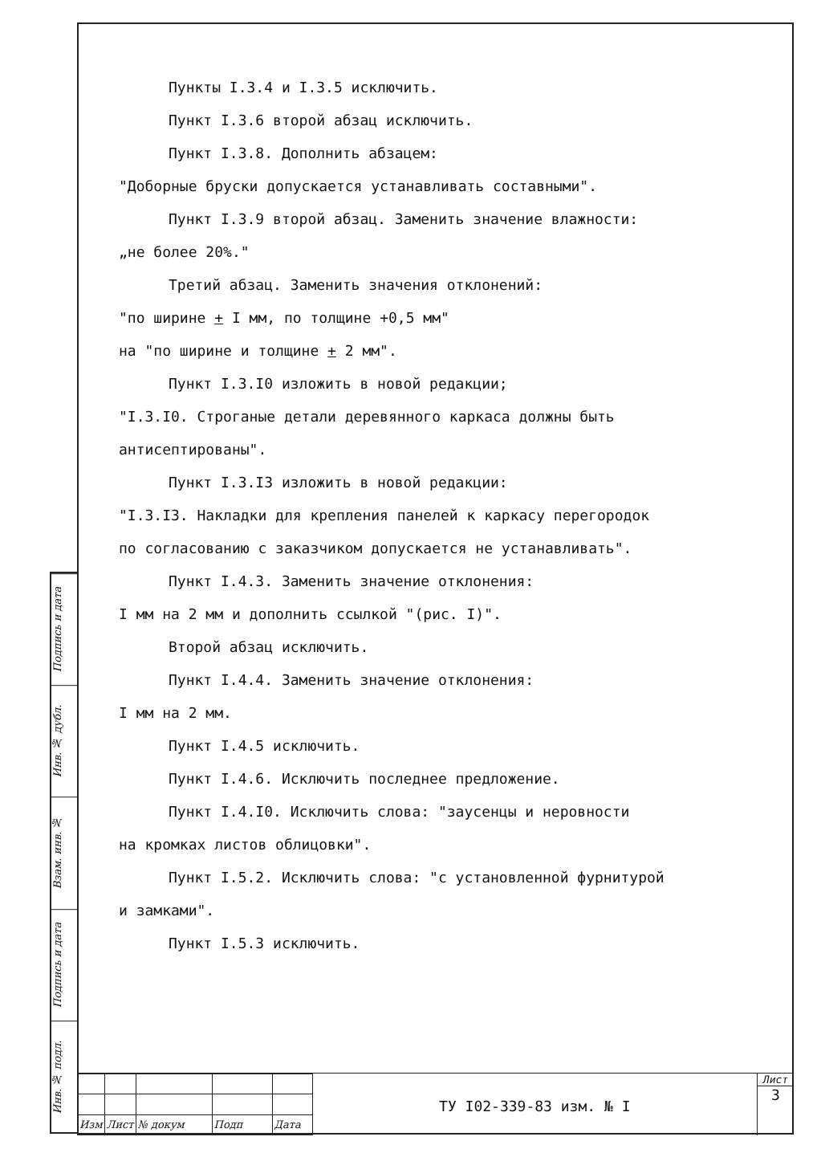Подпись и дата
Инв. № дубл.
Взам. инв. №
Подпись и дата
Инв. № подл.
Пункты I.3.4 и I.3.5 исключить.
Пункт I.3.6 второй абзац исключить.
Пункт I.3.8. Дополнить абзацем:
"Доборные бруски допускается устанавливать составными".
Пункт I.3.9 второй абзац. Заменить значение влажности:
„не более 20%."
Третий абзац. Заменить значения отклонений:
"по ширине + I мм, по толщине +0,5 мм"
на "по ширине и толщине + 2 мм".
Пункт I.3.I0 изложить в новой редакции;
"I.3.I0. Строганые детали деревянного каркаса должны быть
антисептированы".
Пункт I.3.I3 изложить в новой редакции:
"I.3.I3. Накладки для крепления панелей к каркасу перегородок
по согласованию с заказчиком допускается не устанавливать".
Пункт I.4.3. Заменить значение отклонения:
I мм на 2 мм и дополнить ссылкой "(рис. I)".
Второй абзац исключить.
Пункт I.4.4. Заменить значение отклонения:
I мм на 2 мм.
Пункт I.4.5 исключить.
Пункт I.4.6. Исключить последнее предложение.
Пункт I.4.I0. Исключить слова: "заусенцы и неровности
на кромках листов облицовки".
Пункт I.5.2. Исключить слова: "с установленной фурнитурой
и замками".
Пункт I.5.3 исключить.
| Изм | Лист | № докум | Подп | Дата |
ТУ I02-339-83 изм. № I
Лист
3